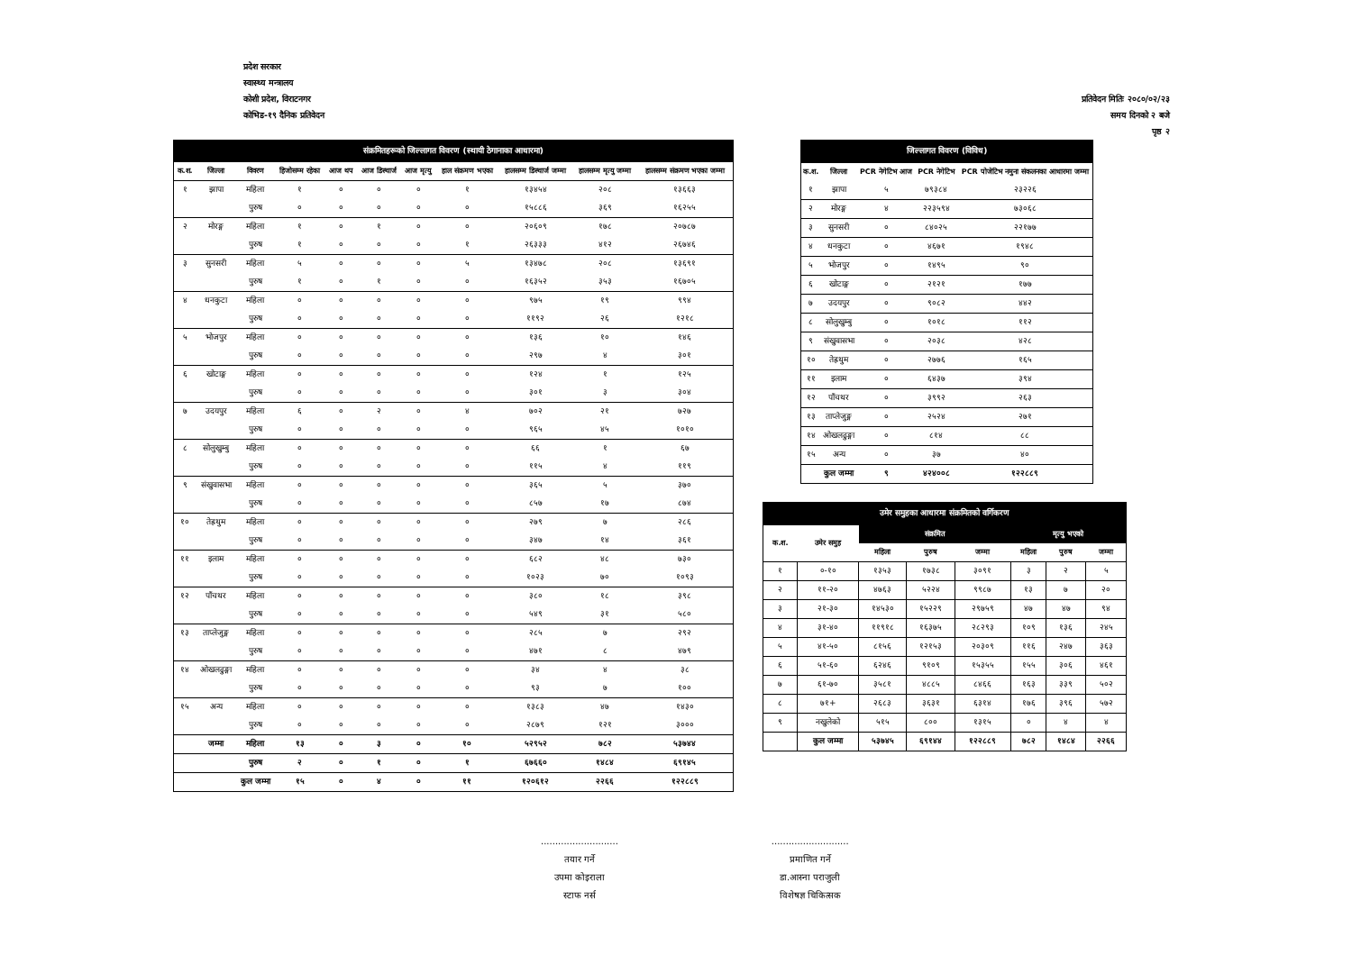प्रदेश सरकार
स्वास्थ्य मन्त्रालय
कोशी प्रदेश, विराटनगर
कोभिड-१९ दैनिक प्रतिवेदन
प्रतिवेदन मितिः २०८०/०२/२३
समय दिनको २ बजे
पृष्ठ २
| संक्रमितहरूको जिल्लागत विवरण (स्थायी ठेगानाका आधारमा) | | | | | | | | | | |
| क.श. | जिल्ला | विवरण | हिजोसम्म रहेका | आज थप | आज डिस्चार्ज | आज मृत्यु | हाल संक्रमण भएका | हालसम्म डिस्चार्ज जम्मा | हालसम्म मृत्यु जम्मा | हालसम्म संक्रमण भएका जम्मा |
| १ | झापा | महिला | १ | ० | ० | ० | १ | १३४५४ | २०८ | १३६६३ |
| | | पुरुष | ० | ० | ० | ० | ० | १५८८६ | ३६९ | १६२५५ |
| २ | मोरङ्ग | महिला | १ | ० | १ | ० | ० | २०६०९ | १७८ | २०७८७ |
| | | पुरुष | १ | ० | ० | ० | १ | २६३३३ | ४१२ | २६७४६ |
| ३ | सुनसरी | महिला | ५ | ० | ० | ० | ५ | १३४७८ | २०८ | १३६९१ |
| | | पुरुष | १ | ० | १ | ० | ० | १६३५२ | ३५३ | १६७०५ |
| ४ | धनकुटा | महिला | ० | ० | ० | ० | ० | ९७५ | १९ | ९९४ |
| | | पुरुष | ० | ० | ० | ० | ० | ११९२ | २६ | १२१८ |
| ५ | भोजपुर | महिला | ० | ० | ० | ० | ० | १३६ | १० | १४६ |
| | | पुरुष | ० | ० | ० | ० | ० | २९७ | ४ | ३०१ |
| ६ | खोटाङ्ग | महिला | ० | ० | ० | ० | ० | १२४ | १ | १२५ |
| | | पुरुष | ० | ० | ० | ० | ० | ३०१ | ३ | ३०४ |
| ७ | उदयपुर | महिला | ६ | ० | २ | ० | ४ | ७०२ | २१ | ७२७ |
| | | पुरुष | ० | ० | ० | ० | ० | ९६५ | ४५ | १०१० |
| ८ | सोलुखुम्बु | महिला | ० | ० | ० | ० | ० | ६६ | १ | ६७ |
| | | पुरुष | ० | ० | ० | ० | ० | ११५ | ४ | ११९ |
| ९ | संखुवासभा | महिला | ० | ० | ० | ० | ० | ३६५ | ५ | ३७० |
| | | पुरुष | ० | ० | ० | ० | ० | ८५७ | १७ | ८७४ |
| १० | तेह्रथुम | महिला | ० | ० | ० | ० | ० | २७९ | ७ | २८६ |
| | | पुरुष | ० | ० | ० | ० | ० | ३४७ | १४ | ३६१ |
| ११ | इलाम | महिला | ० | ० | ० | ० | ० | ६८२ | ४८ | ७३० |
| | | पुरुष | ० | ० | ० | ० | ० | १०२३ | ७० | १०९३ |
| १२ | पाँचथर | महिला | ० | ० | ० | ० | ० | ३८० | १८ | ३९८ |
| | | पुरुष | ० | ० | ० | ० | ० | ५४९ | ३१ | ५८० |
| १३ | ताप्लेजुङ्ग | महिला | ० | ० | ० | ० | ० | २८५ | ७ | २९२ |
| | | पुरुष | ० | ० | ० | ० | ० | ४७१ | ८ | ४७९ |
| १४ | ओखलढुङ्गा | महिला | ० | ० | ० | ० | ० | ३४ | ४ | ३८ |
| | | पुरुष | ० | ० | ० | ० | ० | ९३ | ७ | १०० |
| १५ | अन्य | महिला | ० | ० | ० | ० | ० | १३८३ | ४७ | १४३० |
| | | पुरुष | ० | ० | ० | ० | ० | २८७९ | १२१ | ३००० |
| | जम्मा | महिला | १३ | ० | ३ | ० | १० | ५२९५२ | ७८२ | ५३७४४ |
| | | पुरुष | २ | ० | १ | ० | १ | ६७६६० | १४८४ | ६९१४५ |
| | | कुल जम्मा | १५ | ० | ४ | ० | ११ | १२०६१२ | २२६६ | १२२८८९ |
| जिल्लागत विवरण (विविध) | | | | |
| क.श. | जिल्ला | PCR नेगेटिभ आज | PCR नेगेटिभ | PCR पोजेटिभ नमुना संकलनका आधारमा जम्मा |
| १ | झापा | ५ | ७९३८४ | २३२२६ |
| २ | मोरङ्ग | ४ | २२३५९४ | ७३०६८ |
| ३ | सुनसरी | ० | ८४०२५ | २२१७७ |
| ४ | धनकुटा | ० | ४६७१ | १९४८ |
| ५ | भोजपुर | ० | १४९५ | ९० |
| ६ | खोटाङ्ग | ० | २१२१ | १७७ |
| ७ | उदयपुर | ० | ९०८२ | ४४२ |
| ८ | सोलुखुम्बु | ० | १०१८ | ११२ |
| ९ | संखुवासभा | ० | २०३८ | ४२८ |
| १० | तेह्रथुम | ० | २७७६ | १६५ |
| ११ | इलाम | ० | ६४३७ | ३९४ |
| १२ | पाँचथर | ० | ३९९२ | २६३ |
| १३ | ताप्लेजुङ्ग | ० | २५२४ | २७१ |
| १४ | ओखलढुङ्गा | ० | ८१४ | ८८ |
| १५ | अन्य | ० | ३७ | ४० |
| | कुल जम्मा | ९ | ४२४००८ | १२२८८९ |
| उमेर समुहका आधारमा संक्रमितको वर्गिकरण | | | | | | | |
| क.श. | उमेर समुह | संक्रमित | | | मृत्यु भएको | | |
| | | महिला | पुरुष | जम्मा | महिला | पुरुष | जम्मा |
| १ | ०-१० | १३५३ | १७३८ | ३०९१ | ३ | २ | ५ |
| २ | ११-२० | ४७६३ | ५२२४ | ९९८७ | १३ | ७ | २० |
| ३ | २१-३० | १४५३० | १५२२९ | २९७५९ | ४७ | ४७ | ९४ |
| ४ | ३१-४० | ११९१८ | १६३७५ | २८२९३ | १०९ | १३६ | २४५ |
| ५ | ४१-५० | ८१५६ | १२१५३ | २०३०९ | ११६ | २४७ | ३६३ |
| ६ | ५१-६० | ६२४६ | ९१०९ | १५३५५ | १५५ | ३०६ | ४६१ |
| ७ | ६१-७० | ३५८१ | ४८८५ | ८४६६ | १६३ | ३३९ | ५०२ |
| ८ | ७१+ | २६८३ | ३६३१ | ६३१४ | १७६ | ३९६ | ५७२ |
| ९ | नखुलेको | ५१५ | ८०० | १३१५ | ० | ४ | ४ |
| | कुल जम्मा | ५३७४५ | ६९१४४ | १२२८८९ | ७८२ | १४८४ | २२६६ |
...........................
तयार गर्ने
उपमा कोइराला
स्टाफ नर्स
...........................
प्रमाणित गर्ने
डा.आस्ना पराजुली
विशेषज्ञ चिकित्सक